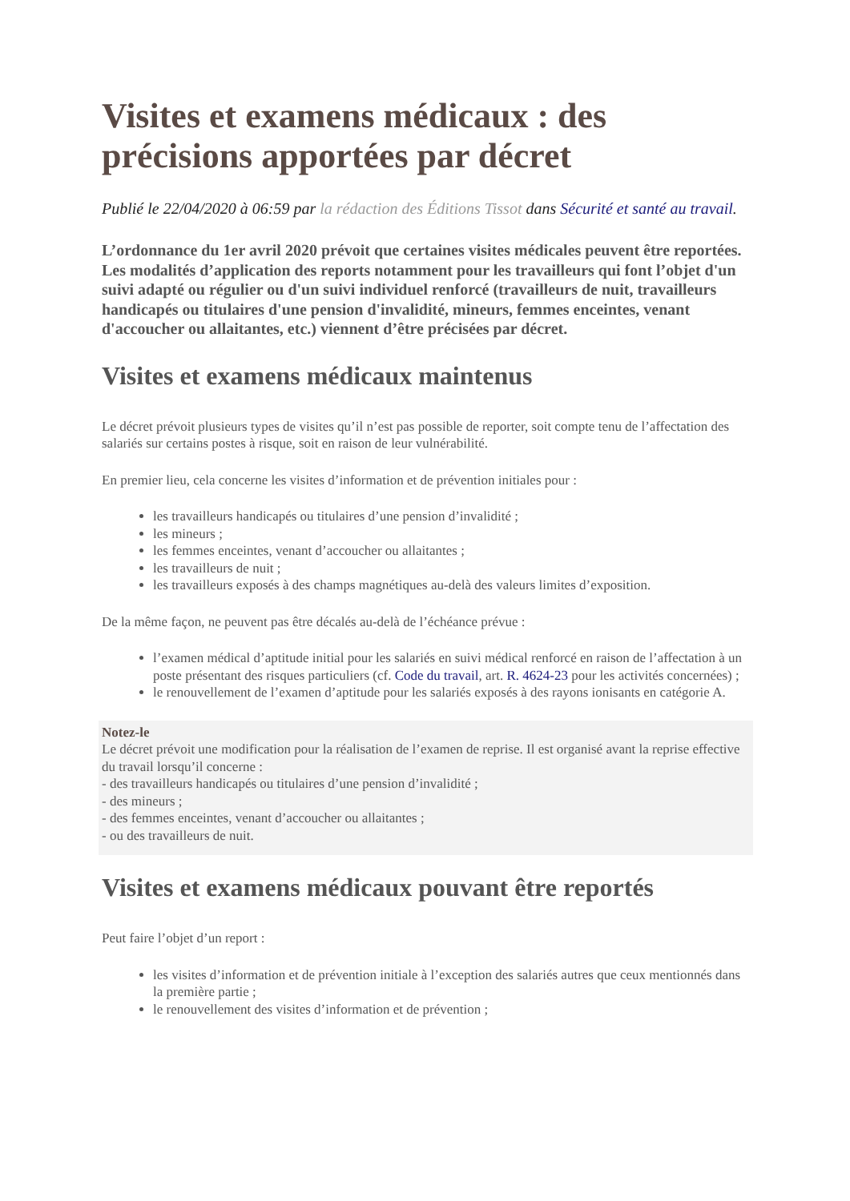Visites et examens médicaux : des précisions apportées par décret
Publié le 22/04/2020 à 06:59 par la rédaction des Éditions Tissot dans Sécurité et santé au travail.
L’ordonnance du 1er avril 2020 prévoit que certaines visites médicales peuvent être reportées. Les modalités d’application des reports notamment pour les travailleurs qui font l’objet d'un suivi adapté ou régulier ou d'un suivi individuel renforcé (travailleurs de nuit, travailleurs handicapés ou titulaires d'une pension d'invalidité, mineurs, femmes enceintes, venant d'accoucher ou allaitantes, etc.) viennent d’être précisées par décret.
Visites et examens médicaux maintenus
Le décret prévoit plusieurs types de visites qu’il n’est pas possible de reporter, soit compte tenu de l’affectation des salariés sur certains postes à risque, soit en raison de leur vulnérabilité.
En premier lieu, cela concerne les visites d’information et de prévention initiales pour :
les travailleurs handicapés ou titulaires d’une pension d’invalidité ;
les mineurs ;
les femmes enceintes, venant d’accoucher ou allaitantes ;
les travailleurs de nuit ;
les travailleurs exposés à des champs magnétiques au-delà des valeurs limites d’exposition.
De la même façon, ne peuvent pas être décalés au-delà de l’échéance prévue :
l’examen médical d’aptitude initial pour les salariés en suivi médical renforcé en raison de l’affectation à un poste présentant des risques particuliers (cf. Code du travail, art. R. 4624-23 pour les activités concernées) ;
le renouvellement de l’examen d’aptitude pour les salariés exposés à des rayons ionisants en catégorie A.
Notez-le
Le décret prévoit une modification pour la réalisation de l’examen de reprise. Il est organisé avant la reprise effective du travail lorsqu’il concerne :
- des travailleurs handicapés ou titulaires d’une pension d’invalidité ;
- des mineurs ;
- des femmes enceintes, venant d’accoucher ou allaitantes ;
- ou des travailleurs de nuit.
Visites et examens médicaux pouvant être reportés
Peut faire l’objet d’un report :
les visites d’information et de prévention initiale à l’exception des salariés autres que ceux mentionnés dans la première partie ;
le renouvellement des visites d’information et de prévention ;